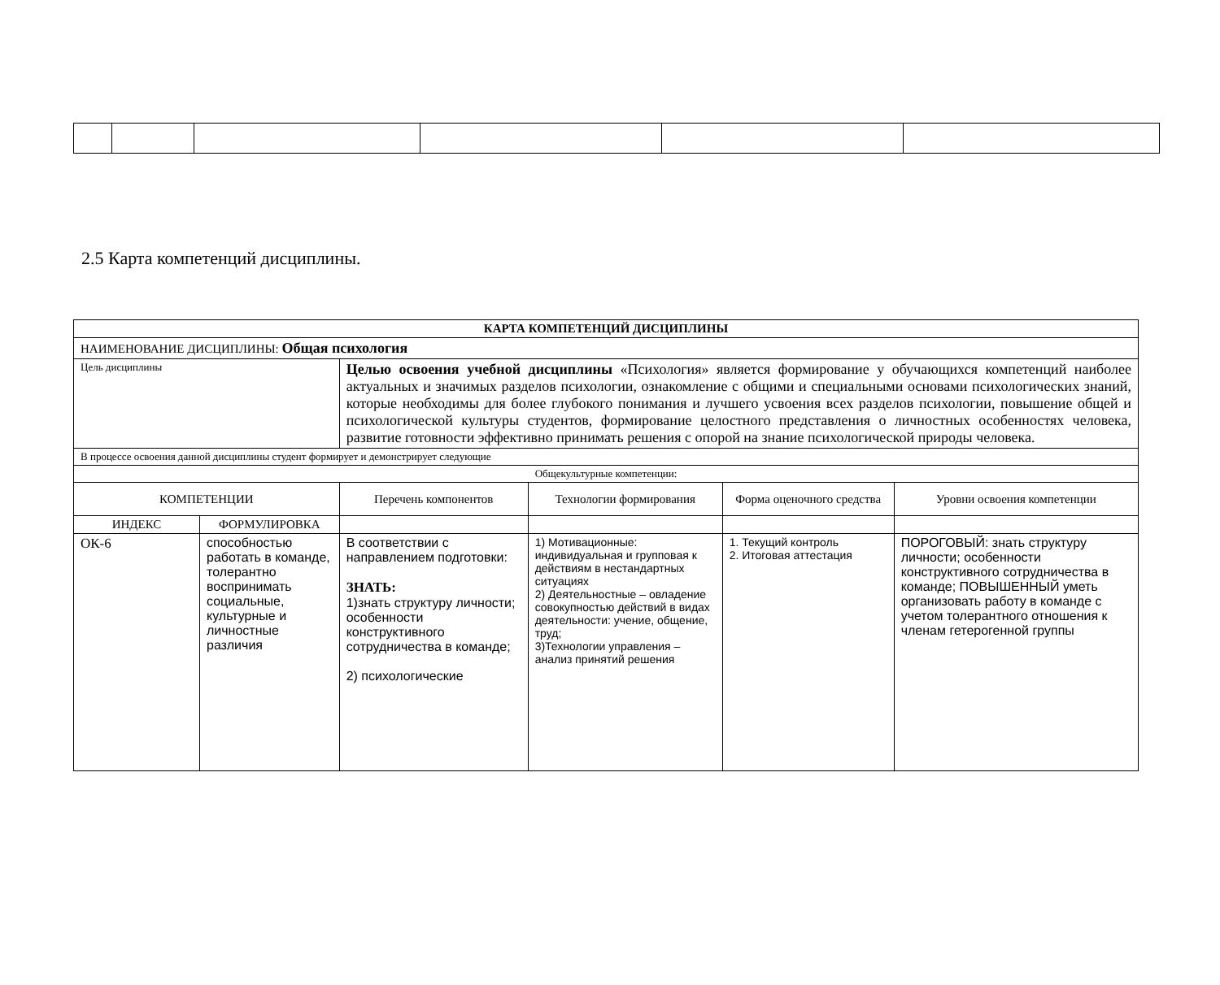2.5 Карта компетенций дисциплины.
| КАРТА КОМПЕТЕНЦИЙ ДИСЦИПЛИНЫ | | | | | |
| --- | --- | --- | --- | --- | --- |
| НАИМЕНОВАНИЕ ДИСЦИПЛИНЫ: Общая психология | | | | | |
| Цель дисциплины | | Целью освоения учебной дисциплины «Психология» является формирование у обучающихся компетенций наиболее актуальных и значимых разделов психологии, ознакомление с общими и специальными основами психологических знаний, которые необходимы для более глубокого понимания и лучшего усвоения всех разделов психологии, повышение общей и психологической культуры студентов, формирование целостного представления о личностных особенностях человека, развитие готовности эффективно принимать решения с опорой на знание психологической природы человека. | | | |
| В процессе освоения данной дисциплины студент формирует и демонстрирует следующие | | | | | |
| Общекультурные компетенции: | | | | | |
| КОМПЕТЕНЦИИ | | Перечень компонентов | Технологии формирования | Форма оценочного средства | Уровни освоения компетенции |
| ИНДЕКС | ФОРМУЛИРОВКА | | | | |
| ОК-6 | способностью работать в команде, толерантно воспринимать социальные, культурные и личностные различия | В соответствии с направлением подготовки: ЗНАТЬ: 1)знать структуру личности; особенности конструктивного сотрудничества в команде; 2) психологические | 1) Мотивационные: индивидуальная и групповая к действиям в нестандартных ситуациях 2) Деятельностные – овладение совокупностью действий в видах деятельности: учение, общение, труд; 3)Технологии управления – анализ принятий решения | 1. Текущий контроль 2. Итоговая аттестация | ПОРОГОВЫЙ: знать структуру личности; особенности конструктивного сотрудничества в команде; ПОВЫШЕННЫЙ уметь организовать работу в команде с учетом толерантного отношения к членам гетерогенной группы |